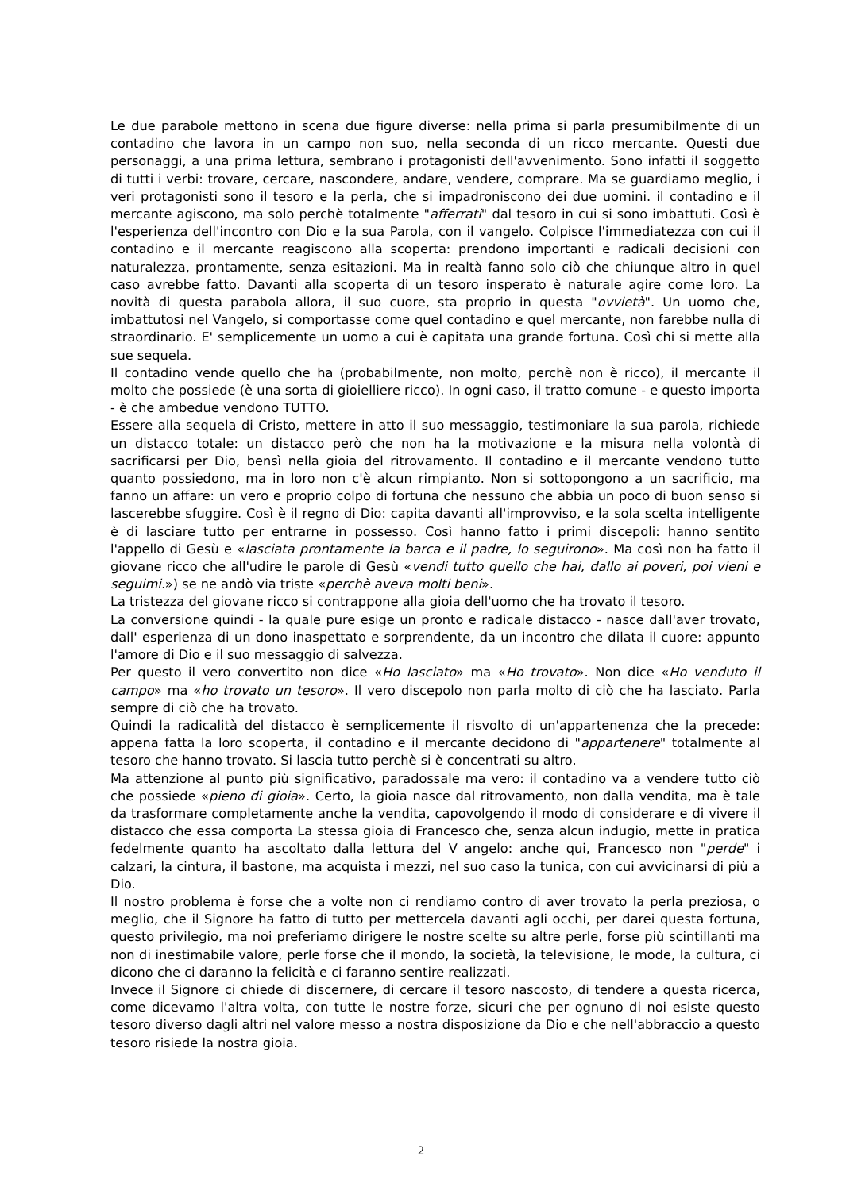Le due parabole mettono in scena due figure diverse: nella prima si parla presumibilmente di un contadino che lavora in un campo non suo, nella seconda di un ricco mercante. Questi due personaggi, a una prima lettura, sembrano i protagonisti dell'avvenimento. Sono infatti il soggetto di tutti i verbi: trovare, cercare, nascondere, andare, vendere, comprare. Ma se guardiamo meglio, i veri protagonisti sono il tesoro e la perla, che si impadroniscono dei due uomini. il contadino e il mercante agiscono, ma solo perchè totalmente "afferrati" dal tesoro in cui si sono imbattuti. Così è l'esperienza dell'incontro con Dio e la sua Parola, con il vangelo. Colpisce l'immediatezza con cui il contadino e il mercante reagiscono alla scoperta: prendono importanti e radicali decisioni con naturalezza, prontamente, senza esitazioni. Ma in realtà fanno solo ciò che chiunque altro in quel caso avrebbe fatto. Davanti alla scoperta di un tesoro insperato è naturale agire come loro. La novità di questa parabola allora, il suo cuore, sta proprio in questa "ovvietà". Un uomo che, imbattutosi nel Vangelo, si comportasse come quel contadino e quel mercante, non farebbe nulla di straordinario. E' semplicemente un uomo a cui è capitata una grande fortuna. Così chi si mette alla sue sequela.
Il contadino vende quello che ha (probabilmente, non molto, perchè non è ricco), il mercante il molto che possiede (è una sorta di gioielliere ricco). In ogni caso, il tratto comune - e questo importa - è che ambedue vendono TUTTO.
Essere alla sequela di Cristo, mettere in atto il suo messaggio, testimoniare la sua parola, richiede un distacco totale: un distacco però che non ha la motivazione e la misura nella volontà di sacrificarsi per Dio, bensì nella gioia del ritrovamento. Il contadino e il mercante vendono tutto quanto possiedono, ma in loro non c'è alcun rimpianto. Non si sottopongono a un sacrificio, ma fanno un affare: un vero e proprio colpo di fortuna che nessuno che abbia un poco di buon senso si lascerebbe sfuggire. Così è il regno di Dio: capita davanti all'improvviso, e la sola scelta intelligente è di lasciare tutto per entrarne in possesso. Così hanno fatto i primi discepoli: hanno sentito l'appello di Gesù e «lasciata prontamente la barca e il padre, lo seguirono». Ma così non ha fatto il giovane ricco che all'udire le parole di Gesù «vendi tutto quello che hai, dallo ai poveri, poi vieni e seguimi.») se ne andò via triste «perchè aveva molti beni».
La tristezza del giovane ricco si contrappone alla gioia dell'uomo che ha trovato il tesoro.
La conversione quindi - la quale pure esige un pronto e radicale distacco - nasce dall'aver trovato, dall' esperienza di un dono inaspettato e sorprendente, da un incontro che dilata il cuore: appunto l'amore di Dio e il suo messaggio di salvezza.
Per questo il vero convertito non dice «Ho lasciato» ma «Ho trovato». Non dice «Ho venduto il campo» ma «ho trovato un tesoro». Il vero discepolo non parla molto di ciò che ha lasciato. Parla sempre di ciò che ha trovato.
Quindi la radicalità del distacco è semplicemente il risvolto di un'appartenenza che la precede: appena fatta la loro scoperta, il contadino e il mercante decidono di "appartenere" totalmente al tesoro che hanno trovato. Si lascia tutto perchè si è concentrati su altro.
Ma attenzione al punto più significativo, paradossale ma vero: il contadino va a vendere tutto ciò che possiede «pieno di gioia». Certo, la gioia nasce dal ritrovamento, non dalla vendita, ma è tale da trasformare completamente anche la vendita, capovolgendo il modo di considerare e di vivere il distacco che essa comporta La stessa gioia di Francesco che, senza alcun indugio, mette in pratica fedelmente quanto ha ascoltato dalla lettura del V angelo: anche qui, Francesco non "perde" i calzari, la cintura, il bastone, ma acquista i mezzi, nel suo caso la tunica, con cui avvicinarsi di più a Dio.
Il nostro problema è forse che a volte non ci rendiamo contro di aver trovato la perla preziosa, o meglio, che il Signore ha fatto di tutto per mettercela davanti agli occhi, per darei questa fortuna, questo privilegio, ma noi preferiamo dirigere le nostre scelte su altre perle, forse più scintillanti ma non di inestimabile valore, perle forse che il mondo, la società, la televisione, le mode, la cultura, ci dicono che ci daranno la felicità e ci faranno sentire realizzati.
Invece il Signore ci chiede di discernere, di cercare il tesoro nascosto, di tendere a questa ricerca, come dicevamo l'altra volta, con tutte le nostre forze, sicuri che per ognuno di noi esiste questo tesoro diverso dagli altri nel valore messo a nostra disposizione da Dio e che nell'abbraccio a questo tesoro risiede la nostra gioia.
2